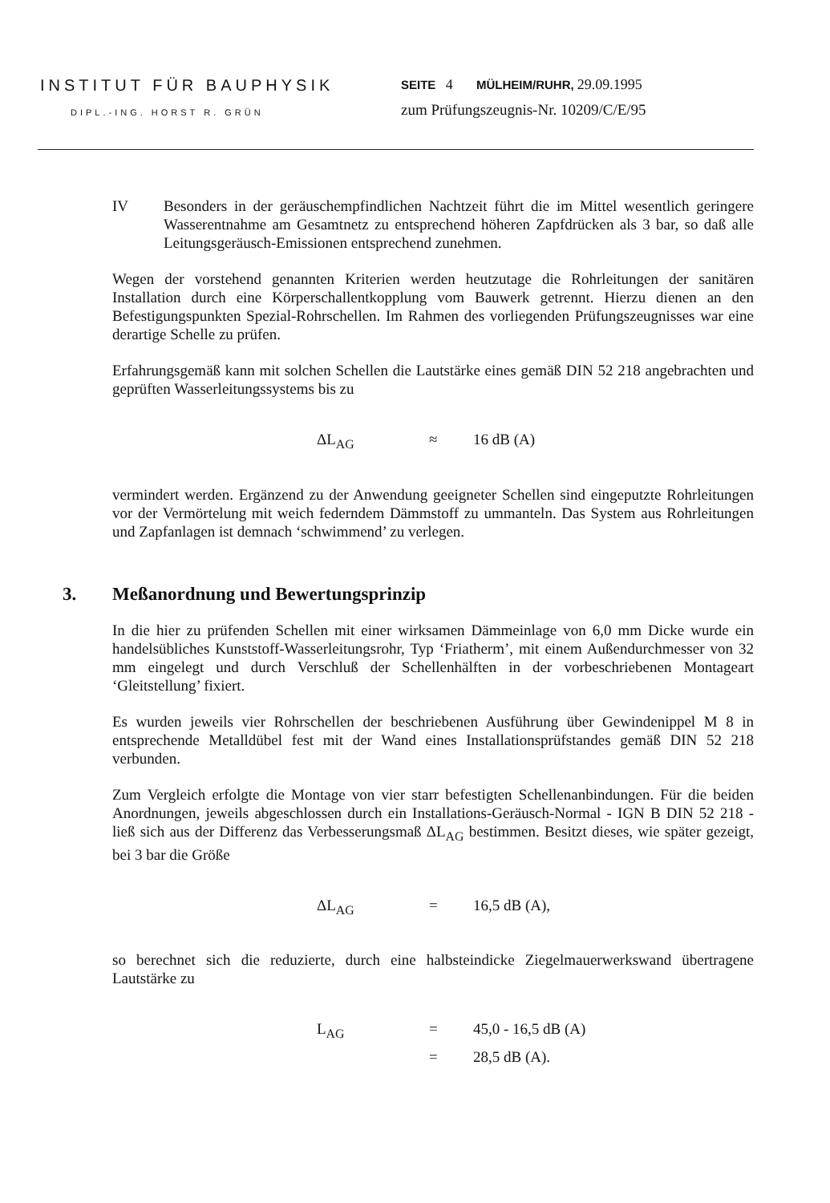INSTITUT FÜR BAUPHYSIK
DIPL.-ING. HORST R. GRÜN
SEITE 4 MÜLHEIM/RUHR, 29.09.1995
zum Prüfungszeugnis-Nr. 10209/C/E/95
IV Besonders in der geräuschempfindlichen Nachtzeit führt die im Mittel wesentlich geringere Wasserentnahme am Gesamtnetz zu entsprechend höheren Zapfdrücken als 3 bar, so daß alle Leitungsgeräusch-Emissionen entsprechend zunehmen.
Wegen der vorstehend genannten Kriterien werden heutzutage die Rohrleitungen der sanitären Installation durch eine Körperschallentkopplung vom Bauwerk getrennt. Hierzu dienen an den Befestigungspunkten Spezial-Rohrschellen. Im Rahmen des vorliegenden Prüfungszeugnisses war eine derartige Schelle zu prüfen.
Erfahrungsgemäß kann mit solchen Schellen die Lautstärke eines gemäß DIN 52 218 angebrachten und geprüften Wasserleitungssystems bis zu
ΔL<sub>AG</sub> ≈ 16 dB (A)
vermindert werden. Ergänzend zu der Anwendung geeigneter Schellen sind eingeputzte Rohrleitungen vor der Vermörtelung mit weich federndem Dämmstoff zu ummanteln. Das System aus Rohrleitungen und Zapfanlagen ist demnach ‘schwimmend’ zu verlegen.
3. Meßanordnung und Bewertungsprinzip
In die hier zu prüfenden Schellen mit einer wirksamen Dämmeinlage von 6,0 mm Dicke wurde ein handelsübliches Kunststoff-Wasserleitungsrohr, Typ ‘Friatherm’, mit einem Außendurchmesser von 32 mm eingelegt und durch Verschluß der Schellenhälften in der vorbeschriebenen Montageart ‘Gleitstellung’ fixiert.
Es wurden jeweils vier Rohrschellen der beschriebenen Ausführung über Gewindenippel M 8 in entsprechende Metalldübel fest mit der Wand eines Installationsprüfstandes gemäß DIN 52 218 verbunden.
Zum Vergleich erfolgte die Montage von vier starr befestigten Schellenanbindungen. Für die beiden Anordnungen, jeweils abgeschlossen durch ein Installations-Geräusch-Normal - IGN B DIN 52 218 - ließ sich aus der Differenz das Verbesserungsmaß ΔL<sub>AG</sub> bestimmen. Besitzt dieses, wie später gezeigt, bei 3 bar die Größe
ΔL<sub>AG</sub> = 16,5 dB (A),
so berechnet sich die reduzierte, durch eine halbsteindicke Ziegelmauerwerkswand übertragene Lautstärke zu
L<sub>AG</sub> = 45,0 - 16,5 dB (A)
= 28,5 dB (A).